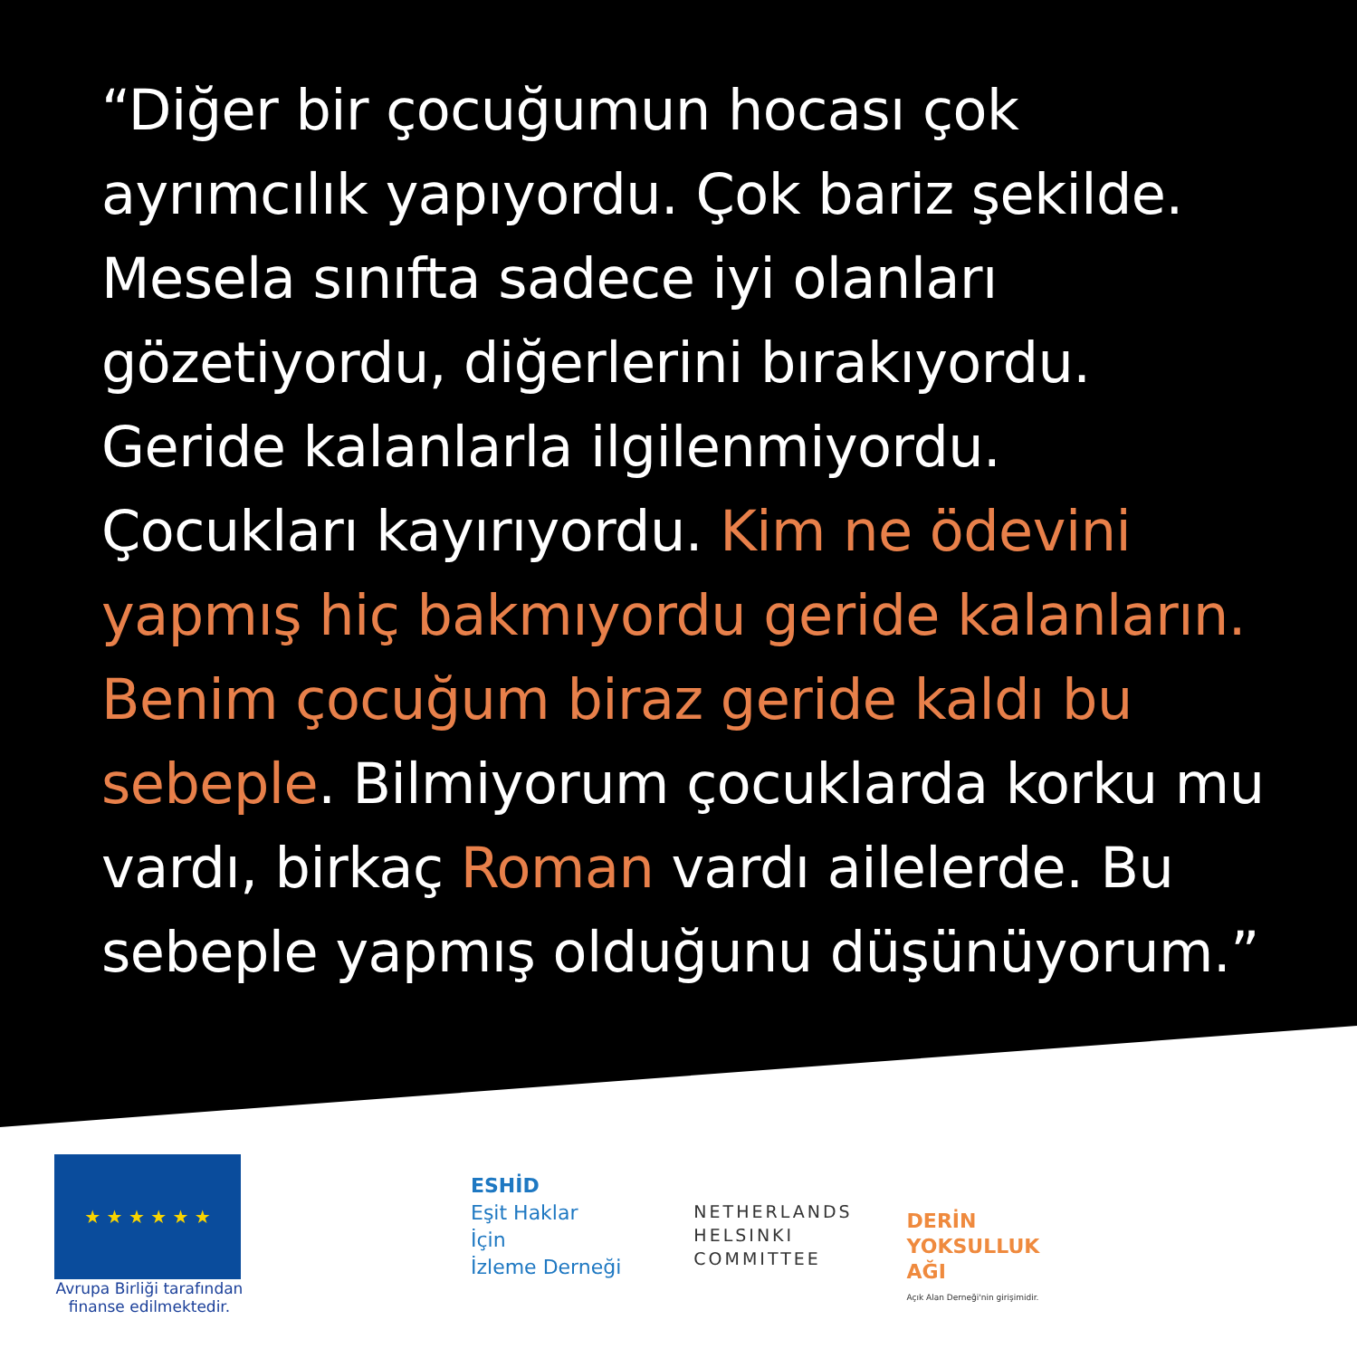“Diğer bir çocuğumun hocası çok ayrımcılık yapıyordu. Çok bariz şekilde. Mesela sınıfta sadece iyi olanları gözetiyordu, diğerlerini bırakıyordu. Geride kalanlarla ilgilenmiyordu. Çocukları kayırıyordu. Kim ne ödevini yapmış hiç bakmıyordu geride kalanların. Benim çocuğum biraz geride kaldı bu sebeple. Bilmiyorum çocuklarda korku mu vardı, birkaç Roman vardı ailelerde. Bu sebeple yapmış olduğunu düşünüyorum.”
★ ★ ★ ★ ★ ★
Avrupa Birliği tarafından finanse edilmektedir.
ESHİD
Eşit Haklar
İçin
İzleme Derneği
NETHERLANDS
HELSINKI
COMMITTEE
DERİN
YOKSULLUK
AĞI
Açık Alan Derneği'nin girişimidir.